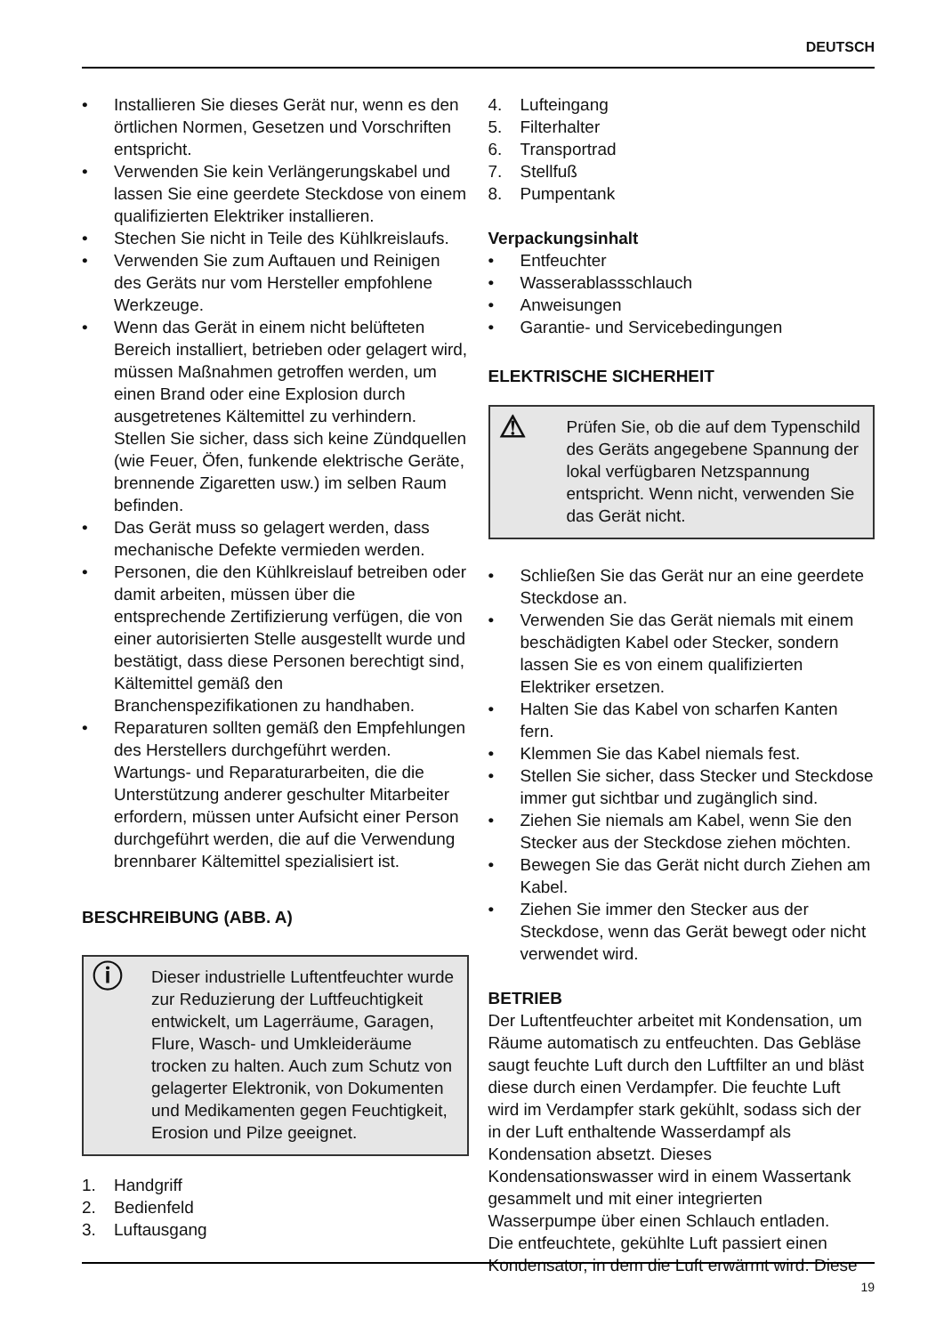DEUTSCH
• Installieren Sie dieses Gerät nur, wenn es den örtlichen Normen, Gesetzen und Vorschriften entspricht.
• Verwenden Sie kein Verlängerungskabel und lassen Sie eine geerdete Steckdose von einem qualifizierten Elektriker installieren.
• Stechen Sie nicht in Teile des Kühlkreislaufs.
• Verwenden Sie zum Auftauen und Reinigen des Geräts nur vom Hersteller empfohlene Werkzeuge.
• Wenn das Gerät in einem nicht belüfteten Bereich installiert, betrieben oder gelagert wird, müssen Maßnahmen getroffen werden, um einen Brand oder eine Explosion durch ausgetretenes Kältemittel zu verhindern. Stellen Sie sicher, dass sich keine Zündquellen (wie Feuer, Öfen, funkende elektrische Geräte, brennende Zigaretten usw.) im selben Raum befinden.
• Das Gerät muss so gelagert werden, dass mechanische Defekte vermieden werden.
• Personen, die den Kühlkreislauf betreiben oder damit arbeiten, müssen über die entsprechende Zertifizierung verfügen, die von einer autorisierten Stelle ausgestellt wurde und bestätigt, dass diese Personen berechtigt sind, Kältemittel gemäß den Branchenspezifikationen zu handhaben.
• Reparaturen sollten gemäß den Empfehlungen des Herstellers durchgeführt werden. Wartungs- und Reparaturarbeiten, die die Unterstützung anderer geschulter Mitarbeiter erfordern, müssen unter Aufsicht einer Person durchgeführt werden, die auf die Verwendung brennbarer Kältemittel spezialisiert ist.
BESCHREIBUNG (ABB. A)
ⓘ
Dieser industrielle Luftentfeuchter wurde zur Reduzierung der Luftfeuchtigkeit entwickelt, um Lagerräume, Garagen, Flure, Wasch- und Umkleideräume trocken zu halten. Auch zum Schutz von gelagerter Elektronik, von Dokumenten und Medikamenten gegen Feuchtigkeit, Erosion und Pilze geeignet.
1. Handgriff
2. Bedienfeld
3. Luftausgang
4. Lufteingang
5. Filterhalter
6. Transportrad
7. Stellfuß
8. Pumpentank
Verpackungsinhalt
• Entfeuchter
• Wasserablassschlauch
• Anweisungen
• Garantie- und Servicebedingungen
ELEKTRISCHE SICHERHEIT
⚠
Prüfen Sie, ob die auf dem Typenschild des Geräts angegebene Spannung der lokal verfügbaren Netzspannung entspricht. Wenn nicht, verwenden Sie das Gerät nicht.
• Schließen Sie das Gerät nur an eine geerdete Steckdose an.
• Verwenden Sie das Gerät niemals mit einem beschädigten Kabel oder Stecker, sondern lassen Sie es von einem qualifizierten Elektriker ersetzen.
• Halten Sie das Kabel von scharfen Kanten fern.
• Klemmen Sie das Kabel niemals fest.
• Stellen Sie sicher, dass Stecker und Steckdose immer gut sichtbar und zugänglich sind.
• Ziehen Sie niemals am Kabel, wenn Sie den Stecker aus der Steckdose ziehen möchten.
• Bewegen Sie das Gerät nicht durch Ziehen am Kabel.
• Ziehen Sie immer den Stecker aus der Steckdose, wenn das Gerät bewegt oder nicht verwendet wird.
BETRIEB
Der Luftentfeuchter arbeitet mit Kondensation, um Räume automatisch zu entfeuchten. Das Gebläse saugt feuchte Luft durch den Luftfilter an und bläst diese durch einen Verdampfer. Die feuchte Luft wird im Verdampfer stark gekühlt, sodass sich der in der Luft enthaltende Wasserdampf als Kondensation absetzt. Dieses Kondensationswasser wird in einem Wassertank gesammelt und mit einer integrierten Wasserpumpe über einen Schlauch entladen.
Die entfeuchtete, gekühlte Luft passiert einen Kondensator, in dem die Luft erwärmt wird. Diese
19